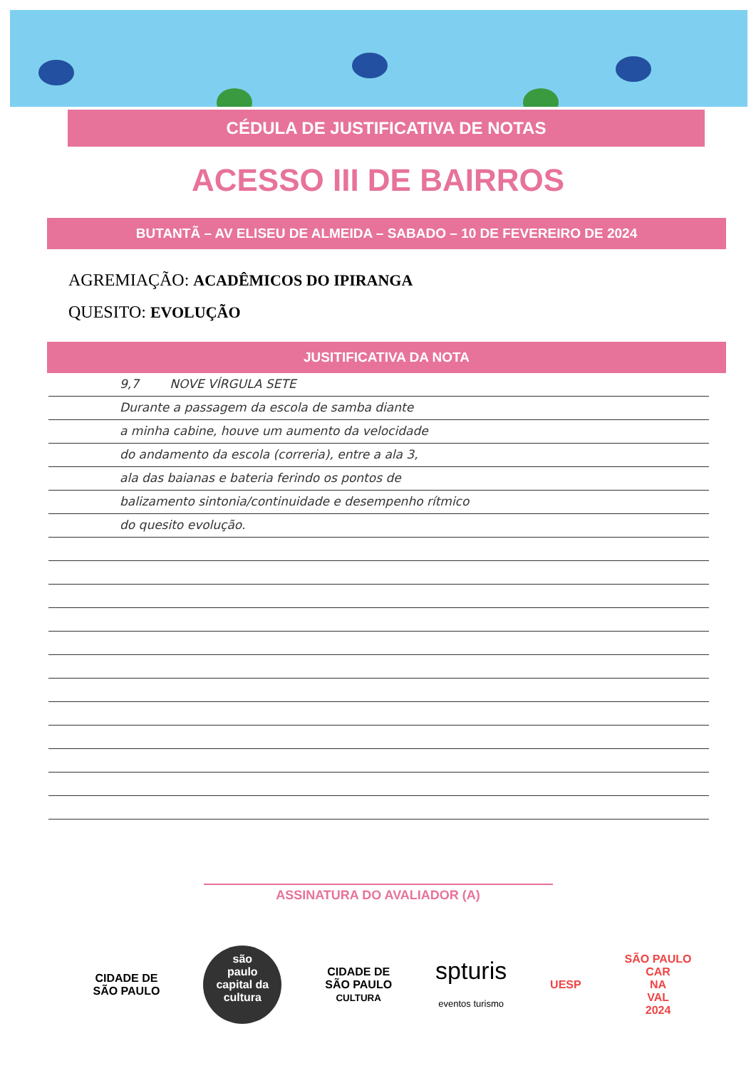CÉDULA DE JUSTIFICATIVA DE NOTAS
ACESSO III DE BAIRROS
BUTANTÃ – AV ELISEU DE ALMEIDA – SABADO – 10 DE FEVEREIRO DE 2024
AGREMIAÇÃO: ACADÊMICOS DO IPIRANGA
QUESITO: EVOLUÇÃO
JUSITIFICATIVA DA NOTA
9,7 NOVE VÍRGULA SETE
Durante a passagem da escola de samba diante
a minha cabine, houve um aumento da velocidade
do andamento da escola (correria), entre a ala 3,
ala das baianas e bateria ferindo os pontos de
balizamento sintonia/continuidade e desempenho rítmico
do quesito evolução.
ASSINATURA DO AVALIADOR (A)
CIDADE DE
SÃO PAULO
são
paulo
capital da
cultura
CIDADE DE
SÃO PAULO
CULTURA
spturis
eventos turismo
UESP
SÃO PAULO
CAR
NA
VAL
2024